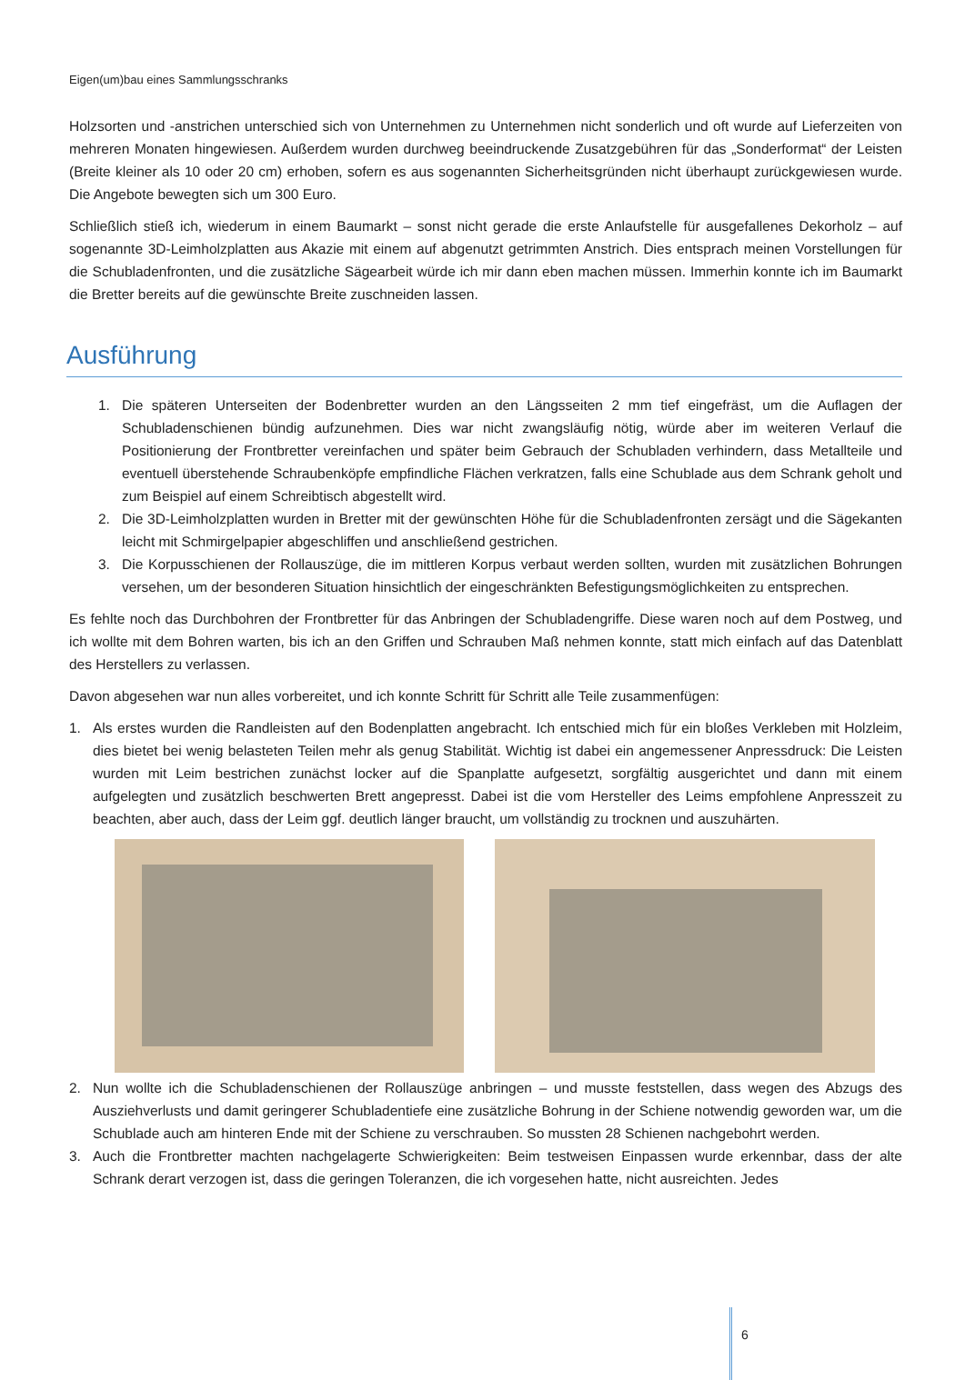Eigen(um)bau eines Sammlungsschranks
Holzsorten und -anstrichen unterschied sich von Unternehmen zu Unternehmen nicht sonderlich und oft wurde auf Lieferzeiten von mehreren Monaten hingewiesen. Außerdem wurden durchweg beeindruckende Zusatzgebühren für das „Sonderformat“ der Leisten (Breite kleiner als 10 oder 20 cm) erhoben, sofern es aus sogenannten Sicherheitsgründen nicht überhaupt zurückgewiesen wurde. Die Angebote bewegten sich um 300 Euro.
Schließlich stieß ich, wiederum in einem Baumarkt – sonst nicht gerade die erste Anlaufstelle für ausgefallenes Dekorholz – auf sogenannte 3D-Leimholzplatten aus Akazie mit einem auf abgenutzt getrimmten Anstrich. Dies entsprach meinen Vorstellungen für die Schubladenfronten, und die zusätzliche Sägearbeit würde ich mir dann eben machen müssen. Immerhin konnte ich im Baumarkt die Bretter bereits auf die gewünschte Breite zuschneiden lassen.
Ausführung
1. Die späteren Unterseiten der Bodenbretter wurden an den Längsseiten 2 mm tief eingefräst, um die Auflagen der Schubladenschienen bündig aufzunehmen. Dies war nicht zwangsläufig nötig, würde aber im weiteren Verlauf die Positionierung der Frontbretter vereinfachen und später beim Gebrauch der Schubladen verhindern, dass Metallteile und eventuell überstehende Schraubenköpfe empfindliche Flächen verkratzen, falls eine Schublade aus dem Schrank geholt und zum Beispiel auf einem Schreibtisch abgestellt wird.
2. Die 3D-Leimholzplatten wurden in Bretter mit der gewünschten Höhe für die Schubladenfronten zersägt und die Sägekanten leicht mit Schmirgelpapier abgeschliffen und anschließend gestrichen.
3. Die Korpusschienen der Rollauszüge, die im mittleren Korpus verbaut werden sollten, wurden mit zusätzlichen Bohrungen versehen, um der besonderen Situation hinsichtlich der eingeschränkten Befestigungsmöglichkeiten zu entsprechen.
Es fehlte noch das Durchbohren der Frontbretter für das Anbringen der Schubladengriffe. Diese waren noch auf dem Postweg, und ich wollte mit dem Bohren warten, bis ich an den Griffen und Schrauben Maß nehmen konnte, statt mich einfach auf das Datenblatt des Herstellers zu verlassen.
Davon abgesehen war nun alles vorbereitet, und ich konnte Schritt für Schritt alle Teile zusammenfügen:
1. Als erstes wurden die Randleisten auf den Bodenplatten angebracht. Ich entschied mich für ein bloßes Verkleben mit Holzleim, dies bietet bei wenig belasteten Teilen mehr als genug Stabilität. Wichtig ist dabei ein angemessener Anpressdruck: Die Leisten wurden mit Leim bestrichen zunächst locker auf die Spanplatte aufgesetzt, sorgfältig ausgerichtet und dann mit einem aufgelegten und zusätzlich beschwerten Brett angepresst. Dabei ist die vom Hersteller des Leims empfohlene Anpresszeit zu beachten, aber auch, dass der Leim ggf. deutlich länger braucht, um vollständig zu trocknen und auszuhärten.
2. Nun wollte ich die Schubladenschienen der Rollauszüge anbringen – und musste feststellen, dass wegen des Abzugs des Ausziehverlusts und damit geringerer Schubladentiefe eine zusätzliche Bohrung in der Schiene notwendig geworden war, um die Schublade auch am hinteren Ende mit der Schiene zu verschrauben. So mussten 28 Schienen nachgebohrt werden.
3. Auch die Frontbretter machten nachgelagerte Schwierigkeiten: Beim testweisen Einpassen wurde erkennbar, dass der alte Schrank derart verzogen ist, dass die geringen Toleranzen, die ich vorgesehen hatte, nicht ausreichten. Jedes
6